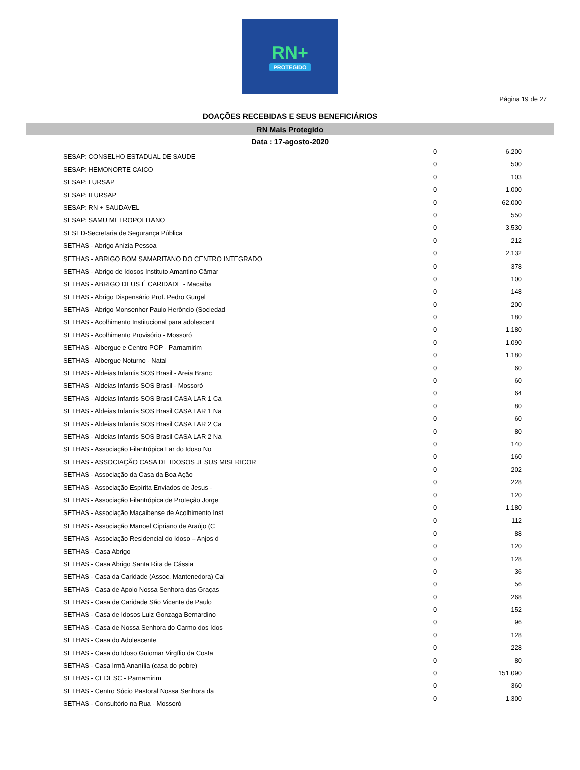RN+
PROTEGIDO
Página 19 de 27
DOAÇÕES RECEBIDAS E SEUS BENEFICIÁRIOS
RN Mais Protegido
Data : 17-agosto-2020
| SESAP: CONSELHO ESTADUAL DE SAUDE | 0 | 6.200 |
| SESAP: HEMONORTE CAICO | 0 | 500 |
| SESAP: I URSAP | 0 | 103 |
| SESAP: II URSAP | 0 | 1.000 |
| SESAP: RN + SAUDAVEL | 0 | 62.000 |
| SESAP: SAMU METROPOLITANO | 0 | 550 |
| SESED-Secretaria de Segurança Pública | 0 | 3.530 |
| SETHAS - Abrigo Anízia Pessoa | 0 | 212 |
| SETHAS - ABRIGO BOM SAMARITANO DO CENTRO INTEGRADO | 0 | 2.132 |
| SETHAS - Abrigo de Idosos Instituto Amantino Câmar | 0 | 378 |
| SETHAS - ABRIGO DEUS É CARIDADE - Macaiba | 0 | 100 |
| SETHAS - Abrigo Dispensário Prof. Pedro Gurgel | 0 | 148 |
| SETHAS - Abrigo Monsenhor Paulo Herôncio (Sociedad | 0 | 200 |
| SETHAS - Acolhimento Institucional para adolescent | 0 | 180 |
| SETHAS - Acolhimento Provisório - Mossoró | 0 | 1.180 |
| SETHAS - Albergue e Centro POP - Parnamirim | 0 | 1.090 |
| SETHAS - Albergue Noturno - Natal | 0 | 1.180 |
| SETHAS - Aldeias Infantis SOS Brasil - Areia Branc | 0 | 60 |
| SETHAS - Aldeias Infantis SOS Brasil - Mossoró | 0 | 60 |
| SETHAS - Aldeias Infantis SOS Brasil CASA LAR 1 Ca | 0 | 64 |
| SETHAS - Aldeias Infantis SOS Brasil CASA LAR 1 Na | 0 | 80 |
| SETHAS - Aldeias Infantis SOS Brasil CASA LAR 2 Ca | 0 | 60 |
| SETHAS - Aldeias Infantis SOS Brasil CASA LAR 2 Na | 0 | 80 |
| SETHAS - Associação Filantrópica Lar do Idoso No | 0 | 140 |
| SETHAS - ASSOCIAÇÃO CASA DE IDOSOS JESUS MISERICOR | 0 | 160 |
| SETHAS - Associação da Casa da Boa Ação | 0 | 202 |
| SETHAS - Associação Espírita Enviados de Jesus - | 0 | 228 |
| SETHAS - Associação Filantrópica de Proteção Jorge | 0 | 120 |
| SETHAS - Associação Macaibense de Acolhimento Inst | 0 | 1.180 |
| SETHAS - Associação Manoel Cipriano de Araújo (C | 0 | 112 |
| SETHAS - Associação Residencial do Idoso – Anjos d | 0 | 88 |
| SETHAS - Casa Abrigo | 0 | 120 |
| SETHAS - Casa Abrigo Santa Rita de Cássia | 0 | 128 |
| SETHAS - Casa da Caridade (Assoc. Mantenedora) Cai | 0 | 36 |
| SETHAS - Casa de Apoio Nossa Senhora das Graças | 0 | 56 |
| SETHAS - Casa de Caridade São Vicente de Paulo | 0 | 268 |
| SETHAS - Casa de Idosos Luiz Gonzaga Bernardino | 0 | 152 |
| SETHAS - Casa de Nossa Senhora do Carmo dos Idos | 0 | 96 |
| SETHAS - Casa do Adolescente | 0 | 128 |
| SETHAS - Casa do Idoso Guiomar Virgílio da Costa | 0 | 228 |
| SETHAS - Casa Irmã Ananília (casa do pobre) | 0 | 80 |
| SETHAS - CEDESC - Parnamirim | 0 | 151.090 |
| SETHAS - Centro Sócio Pastoral Nossa Senhora da | 0 | 360 |
| SETHAS - Consultório na Rua - Mossoró | 0 | 1.300 |